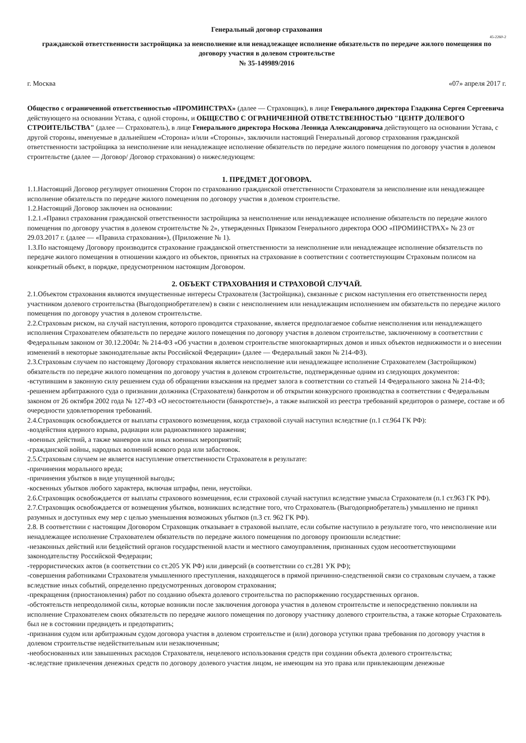Генеральный договор страхования
45-2260-2
гражданской ответственности застройщика за неисполнение или ненадлежащее исполнение обязательств по передаче жилого помещения по договору участия в долевом строительстве
№ 35-149989/2016
г. Москва «07» апреля 2017 г.
Общество с ограниченной ответственностью «ПРОМИНСТРАХ» (далее — Страховщик), в лице Генерального директора Гладкина Сергея Сергеевича действующего на основании Устава, с одной стороны, и ОБЩЕСТВО С ОГРАНИЧЕННОЙ ОТВЕТСТВЕННОСТЬЮ "ЦЕНТР ДОЛЕВОГО СТРОИТЕЛЬСТВА" (далее — Страхователь), в лице Генерального директора Носкова Леонида Александровича действующего на основании Устава, с другой стороны, именуемые в дальнейшем «Сторона» и/или «Стороны», заключили настоящий Генеральный договор страхования гражданской ответственности застройщика за неисполнение или ненадлежащее исполнение обязательств по передаче жилого помещения по договору участия в долевом строительстве (далее — Договор/ Договор страхования) о нижеследующем:
1. ПРЕДМЕТ ДОГОВОРА.
1.1.Настоящий Договор регулирует отношения Сторон по страхованию гражданской ответственности Страхователя за неисполнение или ненадлежащее исполнение обязательств по передаче жилого помещения по договору участия в долевом строительстве.
1.2.Настоящий Договор заключен на основании:
1.2.1.«Правил страхования гражданской ответственности застройщика за неисполнение или ненадлежащее исполнение обязательств по передаче жилого помещения по договору участия в долевом строительстве № 2», утвержденных Приказом Генерального директора ООО «ПРОМИНСТРАХ» № 23 от 29.03.2017 г. (далее — «Правила страхования»), (Приложение № 1).
1.3.По настоящему Договору производится страхование гражданской ответственности за неисполнение или ненадлежащее исполнение обязательств по передаче жилого помещения в отношении каждого из объектов, принятых на страхование в соответствии с соответствующим Страховым полисом на конкретный объект, в порядке, предусмотренном настоящим Договором.
2. ОБЪЕКТ СТРАХОВАНИЯ И СТРАХОВОЙ СЛУЧАЙ.
2.1.Объектом страхования являются имущественные интересы Страхователя (Застройщика), связанные с риском наступления его ответственности перед участником долевого строительства (Выгодоприобретателем) в связи с неисполнением или ненадлежащим исполнением им обязательств по передаче жилого помещения по договору участия в долевом строительстве.
2.2.Страховым риском, на случай наступления, которого проводится страхование, является предполагаемое событие неисполнения или ненадлежащего исполнения Страхователем обязательств по передаче жилого помещения по договору участия в долевом строительстве, заключенному в соответствии с Федеральным законом от 30.12.2004г. № 214-ФЗ «Об участии в долевом строительстве многоквартирных домов и иных объектов недвижимости и о внесении изменений в некоторые законодательные акты Российской Федерации» (далее — Федеральный закон № 214-ФЗ).
2.3.Страховым случаем по настоящему Договору страхования является неисполнение или ненадлежащее исполнение Страхователем (Застройщиком) обязательств по передаче жилого помещения по договору участия в долевом строительстве, подтвержденные одним из следующих документов:
-вступившим в законную силу решением суда об обращении взыскания на предмет залога в соответствии со статьей 14 Федерального закона № 214-ФЗ;
-решением арбитражного суда о признании должника (Страхователя) банкротом и об открытии конкурсного производства в соответствии с Федеральным законом от 26 октября 2002 года № 127-ФЗ «О несостоятельности (банкротстве)», а также выпиской из реестра требований кредиторов о размере, составе и об очередности удовлетворения требований.
2.4.Страховщик освобождается от выплаты страхового возмещения, когда страховой случай наступил вследствие (п.1 ст.964 ГК РФ):
-воздействия ядерного взрыва, радиации или радиоактивного заражения;
-военных действий, а также маневров или иных военных мероприятий;
-гражданской войны, народных волнений всякого рода или забастовок.
2.5.Страховым случаем не является наступление ответственности Страхователя в результате:
-причинения морального вреда;
-причинения убытков в виде упущенной выгоды;
-косвенных убытков любого характера, включая штрафы, пени, неустойки.
2.6.Страховщик освобождается от выплаты страхового возмещения, если страховой случай наступил вследствие умысла Страхователя (п.1 ст.963 ГК РФ).
2.7.Страховщик освобождается от возмещения убытков, возникших вследствие того, что Страхователь (Выгодоприобретатель) умышленно не принял разумных и доступных ему мер с целью уменьшения возможных убытков (п.3 ст. 962 ГК РФ).
2.8. В соответствии с настоящим Договором Страховщик отказывает в страховой выплате, если событие наступило в результате того, что неисполнение или ненадлежащее исполнение Страхователем обязательств по передаче жилого помещения по договору произошли вследствие:
-незаконных действий или бездействий органов государственной власти и местного самоуправления, признанных судом несоответствующими законодательству Российской Федерации;
-террористических актов (в соответствии со ст.205 УК РФ) или диверсий (в соответствии со ст.281 УК РФ);
-совершения работниками Страхователя умышленного преступления, находящегося в прямой причинно-следственной связи со страховым случаем, а также вследствие иных событий, определенно предусмотренных договором страхования;
-прекращения (приостановления) работ по созданию объекта долевого строительства по распоряжению государственных органов.
-обстоятельств непреодолимой силы, которые возникли после заключения договора участия в долевом строительстве и непосредственно повлияли на исполнение Страхователем своих обязательств по передаче жилого помещения по договору участнику долевого строительства, а также которые Страхователь был не в состоянии предвидеть и предотвратить;
-признания судом или арбитражным судом договора участия в долевом строительстве и (или) договора уступки права требования по договору участия в долевом строительстве недействительным или незаключенным;
-необоснованных или завышенных расходов Страхователя, нецелевого использования средств при создании объекта долевого строительства;
-вследствие привлечения денежных средств по договору долевого участия лицом, не имеющим на это права или привлекающим денежные